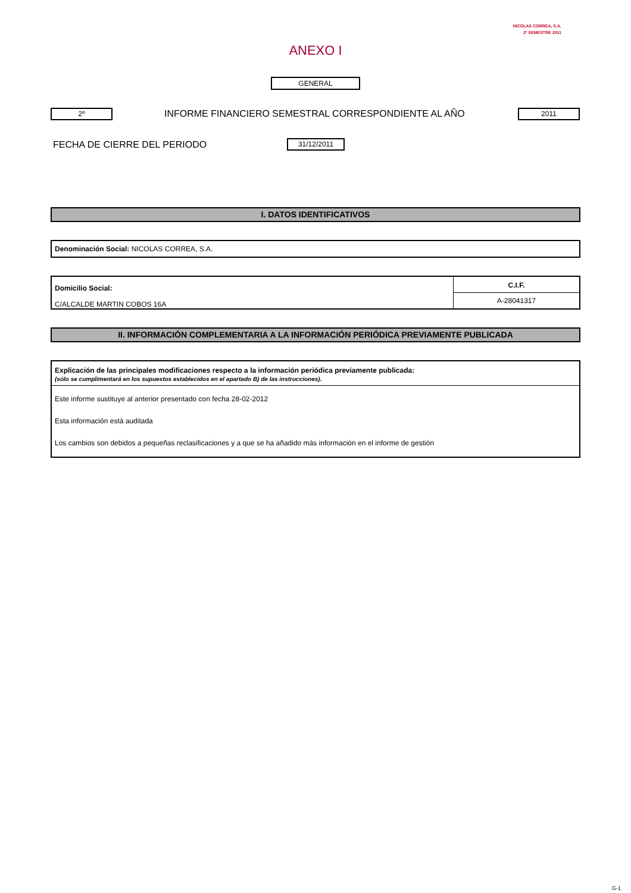NICOLAS CORREA, S.A.
2º SEMESTRE 2011
ANEXO I
GENERAL
2º
INFORME FINANCIERO SEMESTRAL CORRESPONDIENTE AL AÑO
2011
FECHA DE CIERRE DEL PERIODO 31/12/2011
I. DATOS IDENTIFICATIVOS
Denominación Social: NICOLAS CORREA, S.A.
Domicilio Social:
C/ALCALDE MARTIN COBOS 16A
C.I.F.
A-28041317
II. INFORMACIÓN COMPLEMENTARIA A LA INFORMACIÓN PERIÓDICA PREVIAMENTE PUBLICADA
Explicación de las principales modificaciones respecto a la información periódica previamente publicada:
(sólo se cumplimentará en los supuestos establecidos en el apartado B) de las instrucciones).
Este informe sustituye al anterior presentado con fecha 28-02-2012
Esta información está auditada
Los cambios son debidos a pequeñas reclasificaciones y a que se ha añadido más información en el informe de gestión
G-1